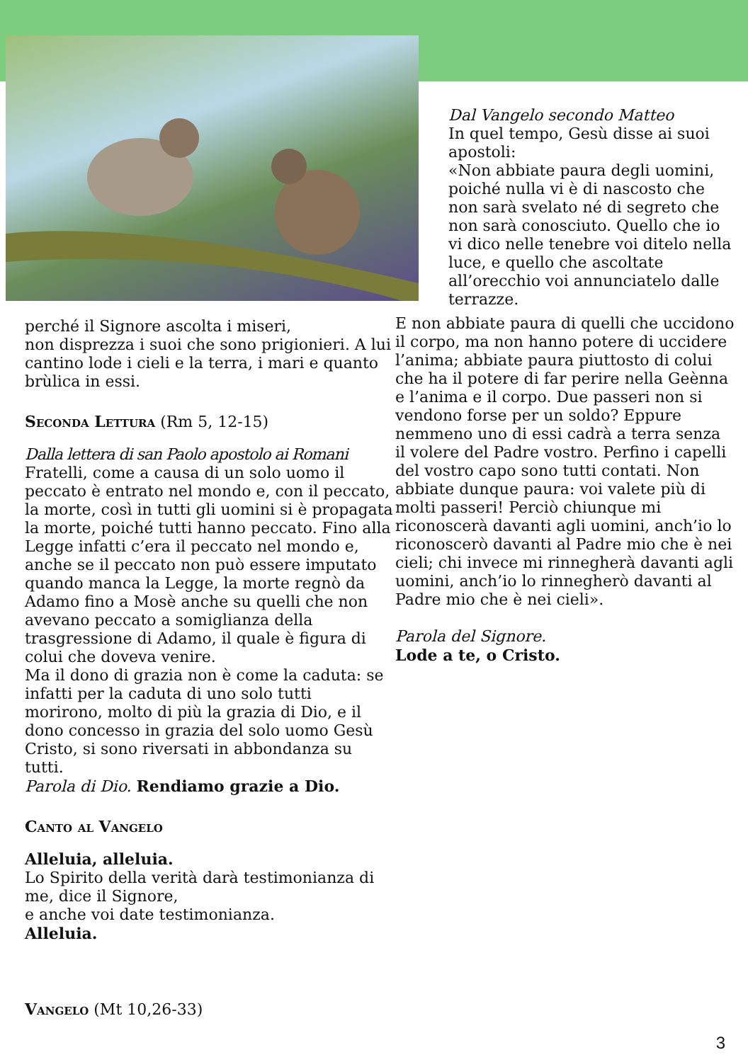Dal Vangelo secondo Matteo
In quel tempo, Gesù disse ai suoi apostoli:
«Non abbiate paura degli uomini, poiché nulla vi è di nascosto che non sarà svelato né di segreto che non sarà conosciuto. Quello che io vi dico nelle tenebre voi ditelo nella luce, e quello che ascoltate all’orecchio voi annunciatelo dalle terrazze.
E non abbiate paura di quelli che uccidono il corpo, ma non hanno potere di uccidere l’anima; abbiate paura piuttosto di colui che ha il potere di far perire nella Geènna e l’anima e il corpo. Due passeri non si vendono forse per un soldo? Eppure nemmeno uno di essi cadrà a terra senza il volere del Padre vostro. Perfino i capelli del vostro capo sono tutti contati. Non abbiate dunque paura: voi valete più di molti passeri! Perciò chiunque mi riconoscerà davanti agli uomini, anch’io lo riconoscerò davanti al Padre mio che è nei cieli; chi invece mi rinnegherà davanti agli uomini, anch’io lo rinnegherò davanti al Padre mio che è nei cieli».
Parola del Signore.
Lode a te, o Cristo.
perché il Signore ascolta i miseri,
non disprezza i suoi che sono prigionieri. A lui cantino lode i cieli e la terra, i mari e quanto brùlica in essi.
Seconda Lettura (Rm 5, 12-15)
Dalla lettera di san Paolo apostolo ai Romani
Fratelli, come a causa di un solo uomo il peccato è entrato nel mondo e, con il peccato, la morte, così in tutti gli uomini si è propagata la morte, poiché tutti hanno peccato. Fino alla Legge infatti c’era il peccato nel mondo e, anche se il peccato non può essere imputato quando manca la Legge, la morte regnò da Adamo fino a Mosè anche su quelli che non avevano peccato a somiglianza della trasgressione di Adamo, il quale è figura di colui che doveva venire.
Ma il dono di grazia non è come la caduta: se infatti per la caduta di uno solo tutti morirono, molto di più la grazia di Dio, e il dono concesso in grazia del solo uomo Gesù Cristo, si sono riversati in abbondanza su tutti.
Parola di Dio. Rendiamo grazie a Dio.
Canto al Vangelo
Alleluia, alleluia.
Lo Spirito della verità darà testimonianza di me, dice il Signore,
e anche voi date testimonianza.
Alleluia.
Vangelo (Mt 10,26-33)
3